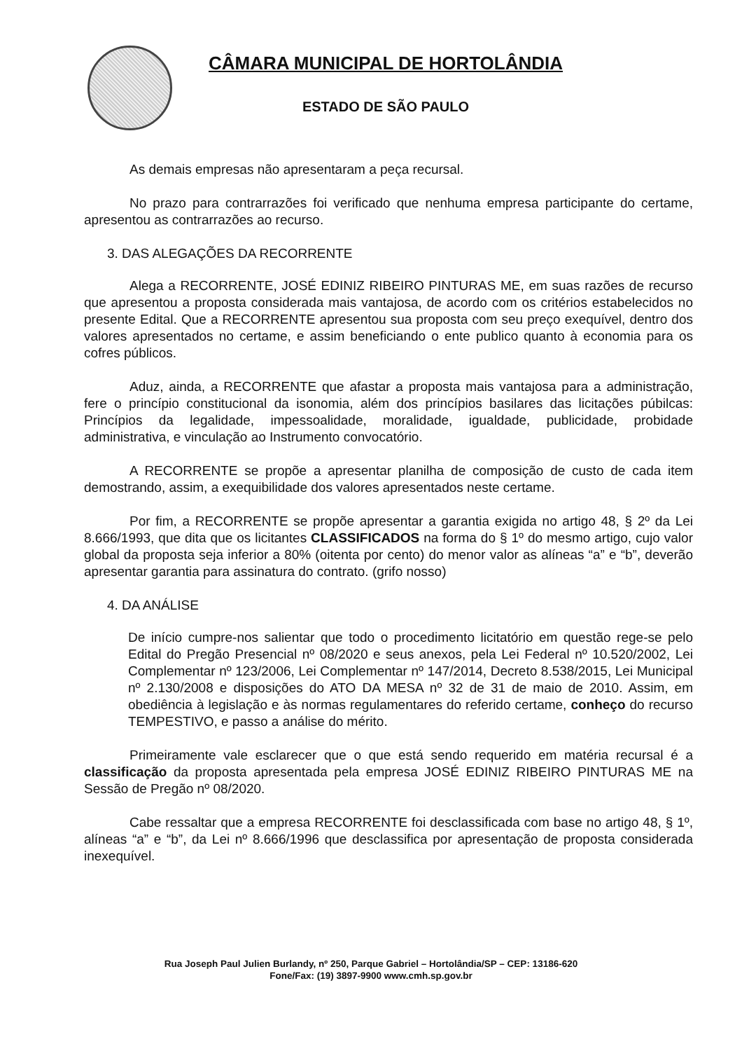CÂMARA MUNICIPAL DE HORTOLÂNDIA
ESTADO DE SÃO PAULO
As demais empresas não apresentaram a peça recursal.
No prazo para contrarrazões foi verificado que nenhuma empresa participante do certame, apresentou as contrarrazões ao recurso.
3. DAS ALEGAÇÕES DA RECORRENTE
Alega a RECORRENTE, JOSÉ EDINIZ RIBEIRO PINTURAS ME, em suas razões de recurso que apresentou a proposta considerada mais vantajosa, de acordo com os critérios estabelecidos no presente Edital. Que a RECORRENTE apresentou sua proposta com seu preço exequível, dentro dos valores apresentados no certame, e assim beneficiando o ente publico quanto à economia para os cofres públicos.
Aduz, ainda, a RECORRENTE que afastar a proposta mais vantajosa para a administração, fere o princípio constitucional da isonomia, além dos princípios basilares das licitações púbilcas: Princípios da legalidade, impessoalidade, moralidade, igualdade, publicidade, probidade administrativa, e vinculação ao Instrumento convocatório.
A RECORRENTE se propõe a apresentar planilha de composição de custo de cada item demostrando, assim, a exequibilidade dos valores apresentados neste certame.
Por fim, a RECORRENTE se propõe apresentar a garantia exigida no artigo 48, § 2º da Lei 8.666/1993, que dita que os licitantes CLASSIFICADOS na forma do § 1º do mesmo artigo, cujo valor global da proposta seja inferior a 80% (oitenta por cento) do menor valor as alíneas “a” e “b”, deverão apresentar garantia para assinatura do contrato. (grifo nosso)
4. DA ANÁLISE
De início cumpre-nos salientar que todo o procedimento licitatório em questão rege-se pelo Edital do Pregão Presencial nº 08/2020 e seus anexos, pela Lei Federal nº 10.520/2002, Lei Complementar nº 123/2006, Lei Complementar nº 147/2014, Decreto 8.538/2015, Lei Municipal nº 2.130/2008 e disposições do ATO DA MESA nº 32 de 31 de maio de 2010. Assim, em obediência à legislação e às normas regulamentares do referido certame, conheço do recurso TEMPESTIVO, e passo a análise do mérito.
Primeiramente vale esclarecer que o que está sendo requerido em matéria recursal é a classificação da proposta apresentada pela empresa JOSÉ EDINIZ RIBEIRO PINTURAS ME na Sessão de Pregão nº 08/2020.
Cabe ressaltar que a empresa RECORRENTE foi desclassificada com base no artigo 48, § 1º, alíneas “a” e “b”, da Lei nº 8.666/1996 que desclassifica por apresentação de proposta considerada inexequível.
Rua Joseph Paul Julien Burlandy, nº 250, Parque Gabriel – Hortolândia/SP – CEP: 13186-620
Fone/Fax: (19) 3897-9900 www.cmh.sp.gov.br